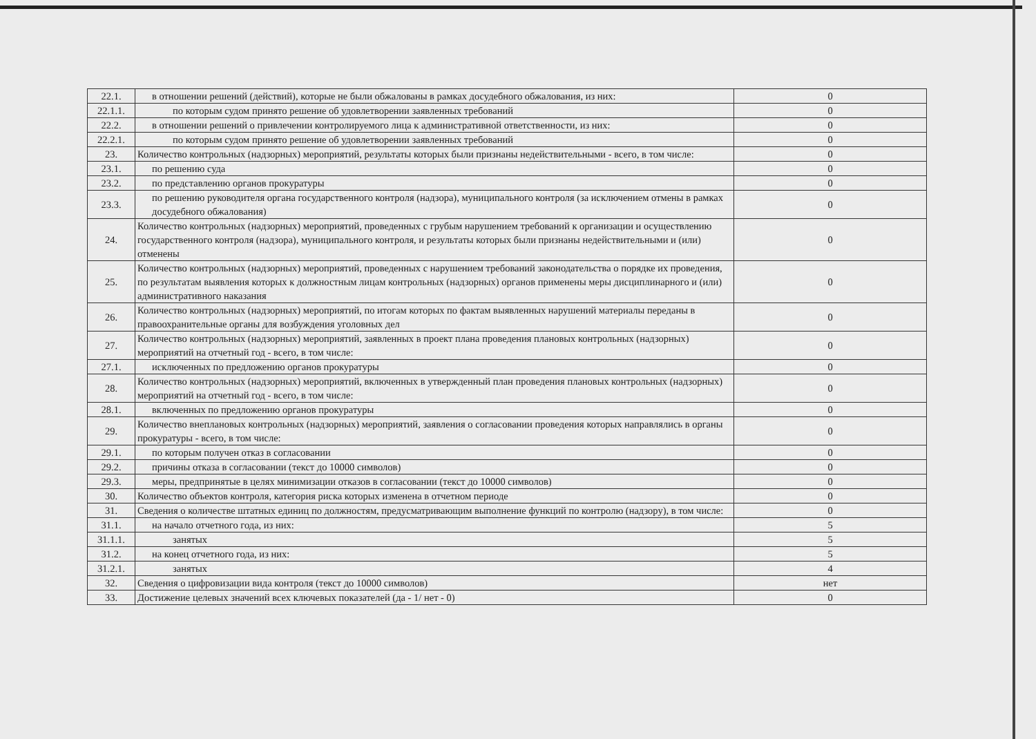| 22.1. | в отношении решений (действий), которые не были обжалованы в рамках досудебного обжалования, из них: | 0 |
| 22.1.1. | по которым судом принято решение об удовлетворении заявленных требований | 0 |
| 22.2. | в отношении решений о привлечении контролируемого лица к административной ответственности, из них: | 0 |
| 22.2.1. | по которым судом принято решение об удовлетворении заявленных требований | 0 |
| 23. | Количество контрольных (надзорных) мероприятий, результаты которых были признаны недействительными - всего, в том числе: | 0 |
| 23.1. | по решению суда | 0 |
| 23.2. | по представлению органов прокуратуры | 0 |
| 23.3. | по решению руководителя органа государственного контроля (надзора), муниципального контроля (за исключением отмены в рамках досудебного обжалования) | 0 |
| 24. | Количество контрольных (надзорных) мероприятий, проведенных с грубым нарушением требований к организации и осуществлению государственного контроля (надзора), муниципального контроля, и результаты которых были признаны недействительными и (или) отменены | 0 |
| 25. | Количество контрольных (надзорных) мероприятий, проведенных с нарушением требований законодательства о порядке их проведения, по результатам выявления которых к должностным лицам контрольных (надзорных) органов применены меры дисциплинарного и (или) административного наказания | 0 |
| 26. | Количество контрольных (надзорных) мероприятий, по итогам которых по фактам выявленных нарушений материалы переданы в правоохранительные органы для возбуждения уголовных дел | 0 |
| 27. | Количество контрольных (надзорных) мероприятий, заявленных в проект плана проведения плановых контрольных (надзорных) мероприятий на отчетный год - всего, в том числе: | 0 |
| 27.1. | исключенных по предложению органов прокуратуры | 0 |
| 28. | Количество контрольных (надзорных) мероприятий, включенных в утвержденный план проведения плановых контрольных (надзорных) мероприятий на отчетный год - всего, в том числе: | 0 |
| 28.1. | включенных по предложению органов прокуратуры | 0 |
| 29. | Количество внеплановых контрольных (надзорных) мероприятий, заявления о согласовании проведения которых направлялись в органы прокуратуры - всего, в том числе: | 0 |
| 29.1. | по которым получен отказ в согласовании | 0 |
| 29.2. | причины отказа в согласовании (текст до 10000 символов) | 0 |
| 29.3. | меры, предпринятые в целях минимизации отказов в согласовании (текст до 10000 символов) | 0 |
| 30. | Количество объектов контроля, категория риска которых изменена в отчетном периоде | 0 |
| 31. | Сведения о количестве штатных единиц по должностям, предусматривающим выполнение функций по контролю (надзору), в том числе: | 0 |
| 31.1. | на начало отчетного года, из них: | 5 |
| 31.1.1. | занятых | 5 |
| 31.2. | на конец отчетного года, из них: | 5 |
| 31.2.1. | занятых | 4 |
| 32. | Сведения о цифровизации вида контроля (текст до 10000 символов) | нет |
| 33. | Достижение целевых значений всех ключевых показателей (да - 1/ нет - 0) | 0 |